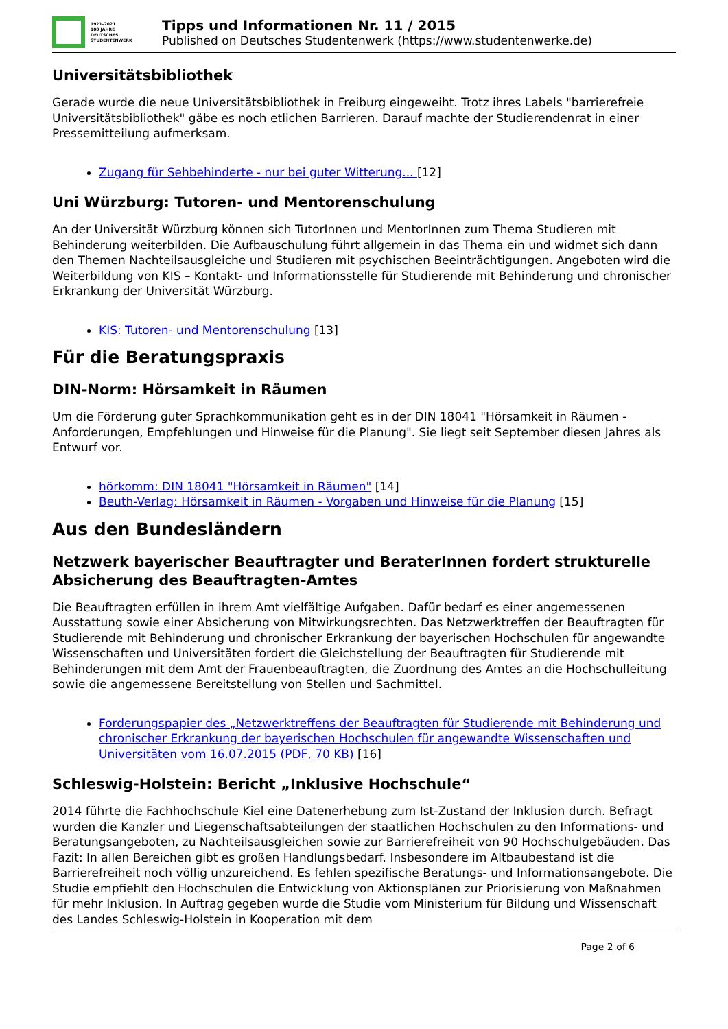1921–2021
100 JAHRE
DEUTSCHES
STUDENTENWERK
Tipps und Informationen Nr. 11 / 2015
Published on Deutsches Studentenwerk (https://www.studentenwerke.de)
Universitätsbibliothek
Gerade wurde die neue Universitätsbibliothek in Freiburg eingeweiht. Trotz ihres Labels "barrierefreie Universitätsbibliothek" gäbe es noch etlichen Barrieren. Darauf machte der Studierendenrat in einer Pressemitteilung aufmerksam.
Zugang für Sehbehinderte - nur bei guter Witterung... [12]
Uni Würzburg: Tutoren- und Mentorenschulung
An der Universität Würzburg können sich TutorInnen und MentorInnen zum Thema Studieren mit Behinderung weiterbilden. Die Aufbauschulung führt allgemein in das Thema ein und widmet sich dann den Themen Nachteilsausgleiche und Studieren mit psychischen Beeinträchtigungen. Angeboten wird die Weiterbildung von KIS – Kontakt- und Informationsstelle für Studierende mit Behinderung und chronischer Erkrankung der Universität Würzburg.
KIS: Tutoren- und Mentorenschulung [13]
Für die Beratungspraxis
DIN-Norm: Hörsamkeit in Räumen
Um die Förderung guter Sprachkommunikation geht es in der DIN 18041 "Hörsamkeit in Räumen - Anforderungen, Empfehlungen und Hinweise für die Planung". Sie liegt seit September diesen Jahres als Entwurf vor.
hörkomm: DIN 18041 "Hörsamkeit in Räumen" [14]
Beuth-Verlag: Hörsamkeit in Räumen - Vorgaben und Hinweise für die Planung [15]
Aus den Bundesländern
Netzwerk bayerischer Beauftragter und BeraterInnen fordert strukturelle Absicherung des Beauftragten-Amtes
Die Beauftragten erfüllen in ihrem Amt vielfältige Aufgaben. Dafür bedarf es einer angemessenen Ausstattung sowie einer Absicherung von Mitwirkungsrechten. Das Netzwerktreffen der Beauftragten für Studierende mit Behinderung und chronischer Erkrankung der bayerischen Hochschulen für angewandte Wissenschaften und Universitäten fordert die Gleichstellung der Beauftragten für Studierende mit Behinderungen mit dem Amt der Frauenbeauftragten, die Zuordnung des Amtes an die Hochschulleitung sowie die angemessene Bereitstellung von Stellen und Sachmittel.
Forderungspapier des „Netzwerktreffens der Beauftragten für Studierende mit Behinderung und chronischer Erkrankung der bayerischen Hochschulen für angewandte Wissenschaften und Universitäten vom 16.07.2015 (PDF, 70 KB) [16]
Schleswig-Holstein: Bericht „Inklusive Hochschule“
2014 führte die Fachhochschule Kiel eine Datenerhebung zum Ist-Zustand der Inklusion durch. Befragt wurden die Kanzler und Liegenschaftsabteilungen der staatlichen Hochschulen zu den Informations- und Beratungsangeboten, zu Nachteilsausgleichen sowie zur Barrierefreiheit von 90 Hochschulgebäuden. Das Fazit: In allen Bereichen gibt es großen Handlungsbedarf. Insbesondere im Altbaubestand ist die Barrierefreiheit noch völlig unzureichend. Es fehlen spezifische Beratungs- und Informationsangebote. Die Studie empfiehlt den Hochschulen die Entwicklung von Aktionsplänen zur Priorisierung von Maßnahmen für mehr Inklusion. In Auftrag gegeben wurde die Studie vom Ministerium für Bildung und Wissenschaft des Landes Schleswig-Holstein in Kooperation mit dem
Page 2 of 6